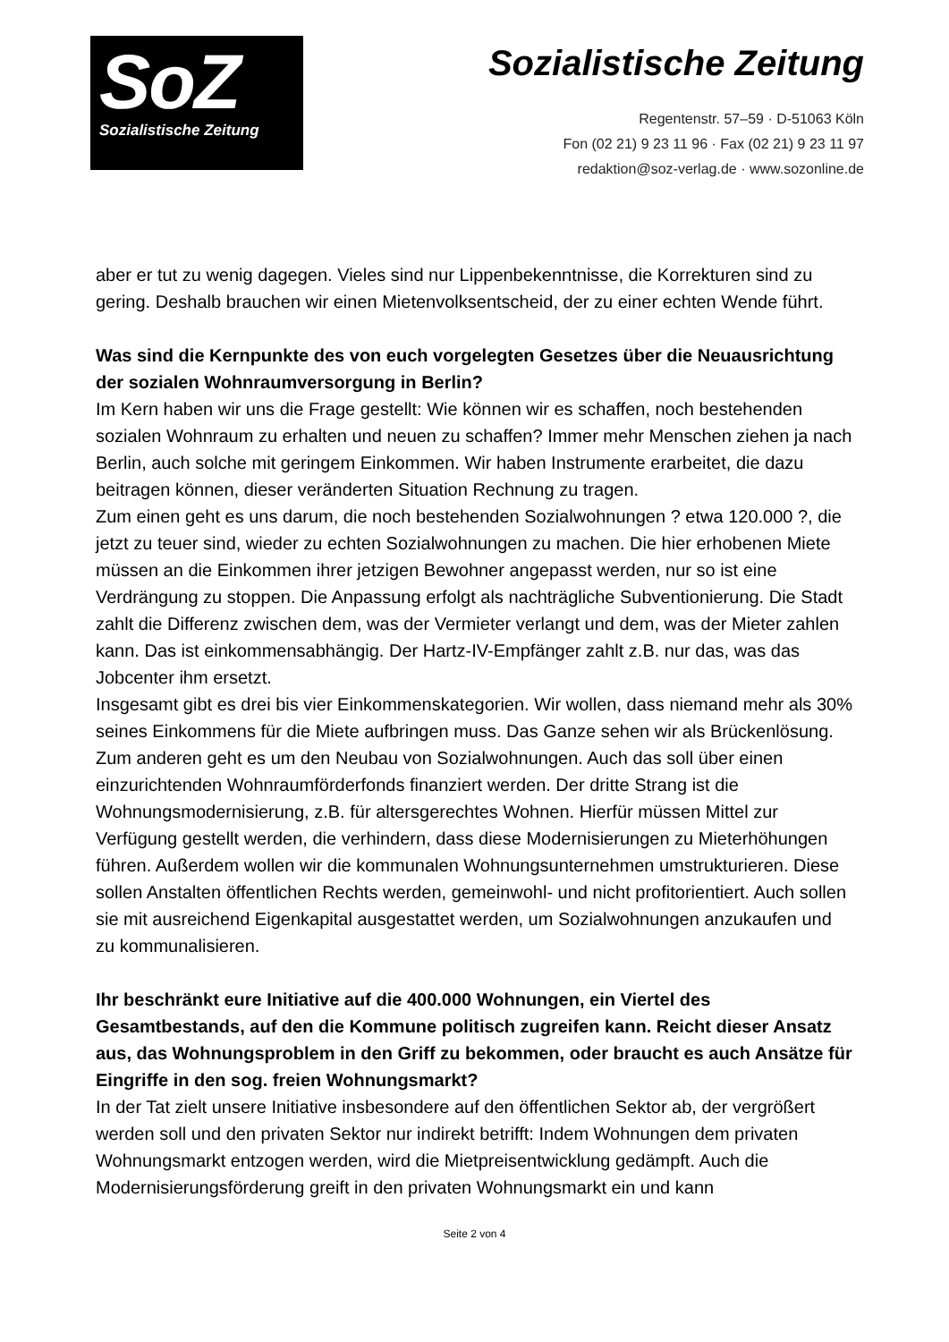SoZ
Sozialistische Zeitung
Sozialistische Zeitung
Regentenstr. 57–59 · D-51063 Köln
Fon (02 21) 9 23 11 96 · Fax (02 21) 9 23 11 97
redaktion@soz-verlag.de · www.sozonline.de
aber er tut zu wenig dagegen. Vieles sind nur Lippenbekenntnisse, die Korrekturen sind zu gering. Deshalb brauchen wir einen Mietenvolksentscheid, der zu einer echten Wende führt.
Was sind die Kernpunkte des von euch vorgelegten Gesetzes über die Neuausrichtung der sozialen Wohnraumversorgung in Berlin?
Im Kern haben wir uns die Frage gestellt: Wie können wir es schaffen, noch bestehenden sozialen Wohnraum zu erhalten und neuen zu schaffen? Immer mehr Menschen ziehen ja nach Berlin, auch solche mit geringem Einkommen. Wir haben Instrumente erarbeitet, die dazu beitragen können, dieser veränderten Situation Rechnung zu tragen.
Zum einen geht es uns darum, die noch bestehenden Sozialwohnungen ? etwa 120.000 ?, die jetzt zu teuer sind, wieder zu echten Sozialwohnungen zu machen. Die hier erhobenen Miete müssen an die Einkommen ihrer jetzigen Bewohner angepasst werden, nur so ist eine Verdrängung zu stoppen. Die Anpassung erfolgt als nachträgliche Subventionierung. Die Stadt zahlt die Differenz zwischen dem, was der Vermieter verlangt und dem, was der Mieter zahlen kann. Das ist einkommensabhängig. Der Hartz-IV-Empfänger zahlt z.B. nur das, was das Jobcenter ihm ersetzt.
Insgesamt gibt es drei bis vier Einkommenskategorien. Wir wollen, dass niemand mehr als 30% seines Einkommens für die Miete aufbringen muss. Das Ganze sehen wir als Brückenlösung.
Zum anderen geht es um den Neubau von Sozialwohnungen. Auch das soll über einen einzurichtenden Wohnraumförderfonds finanziert werden. Der dritte Strang ist die Wohnungsmodernisierung, z.B. für altersgerechtes Wohnen. Hierfür müssen Mittel zur Verfügung gestellt werden, die verhindern, dass diese Modernisierungen zu Mieterhöhungen führen. Außerdem wollen wir die kommunalen Wohnungsunternehmen umstrukturieren. Diese sollen Anstalten öffentlichen Rechts werden, gemeinwohl- und nicht profitorientiert. Auch sollen sie mit ausreichend Eigenkapital ausgestattet werden, um Sozialwohnungen anzukaufen und zu kommunalisieren.
Ihr beschränkt eure Initiative auf die 400.000 Wohnungen, ein Viertel des Gesamtbestands, auf den die Kommune politisch zugreifen kann. Reicht dieser Ansatz aus, das Wohnungsproblem in den Griff zu bekommen, oder braucht es auch Ansätze für Eingriffe in den sog. freien Wohnungsmarkt?
In der Tat zielt unsere Initiative insbesondere auf den öffentlichen Sektor ab, der vergrößert werden soll und den privaten Sektor nur indirekt betrifft: Indem Wohnungen dem privaten Wohnungsmarkt entzogen werden, wird die Mietpreisentwicklung gedämpft. Auch die Modernisierungsförderung greift in den privaten Wohnungsmarkt ein und kann
Seite 2 von 4